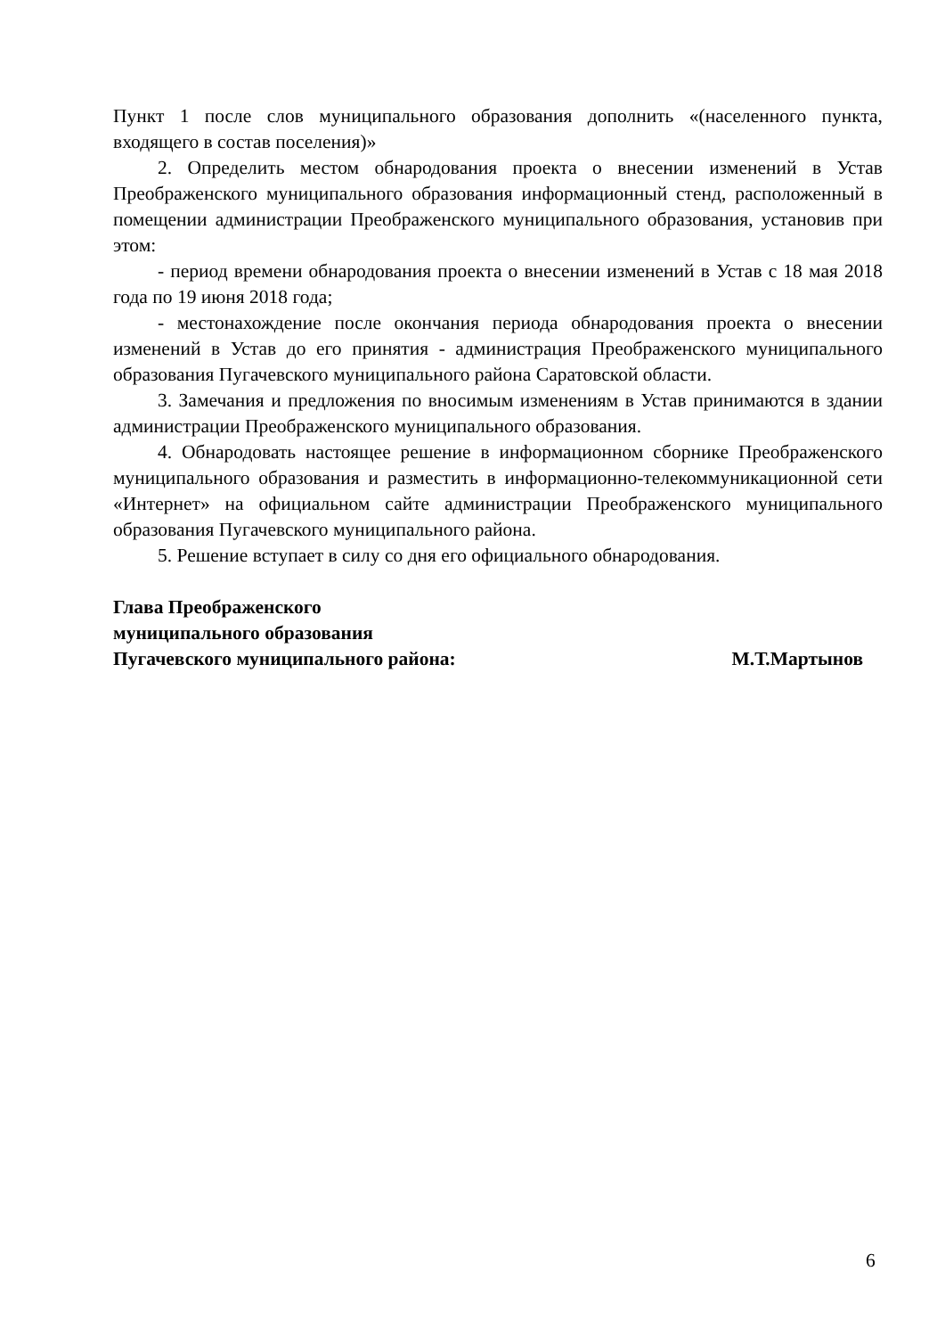Пункт 1 после слов муниципального образования дополнить «(населенного пункта, входящего в состав поселения)»
2. Определить местом обнародования проекта о внесении изменений в Устав Преображенского муниципального образования информационный стенд, расположенный в помещении администрации Преображенского муниципального образования, установив при этом:
- период времени обнародования проекта о внесении изменений в Устав с 18 мая 2018 года по 19 июня 2018 года;
- местонахождение после окончания периода обнародования проекта о внесении изменений в Устав до его принятия - администрация Преображенского муниципального образования Пугачевского муниципального района Саратовской области.
3. Замечания и предложения по вносимым изменениям в Устав принимаются в здании администрации Преображенского муниципального образования.
4. Обнародовать настоящее решение в информационном сборнике Преображенского муниципального образования и разместить в информационно-телекоммуникационной сети «Интернет» на официальном сайте администрации Преображенского муниципального образования Пугачевского муниципального района.
5. Решение вступает в силу со дня его официального обнародования.
Глава Преображенского
муниципального образования
Пугачевского муниципального района: М.Т.Мартынов
6